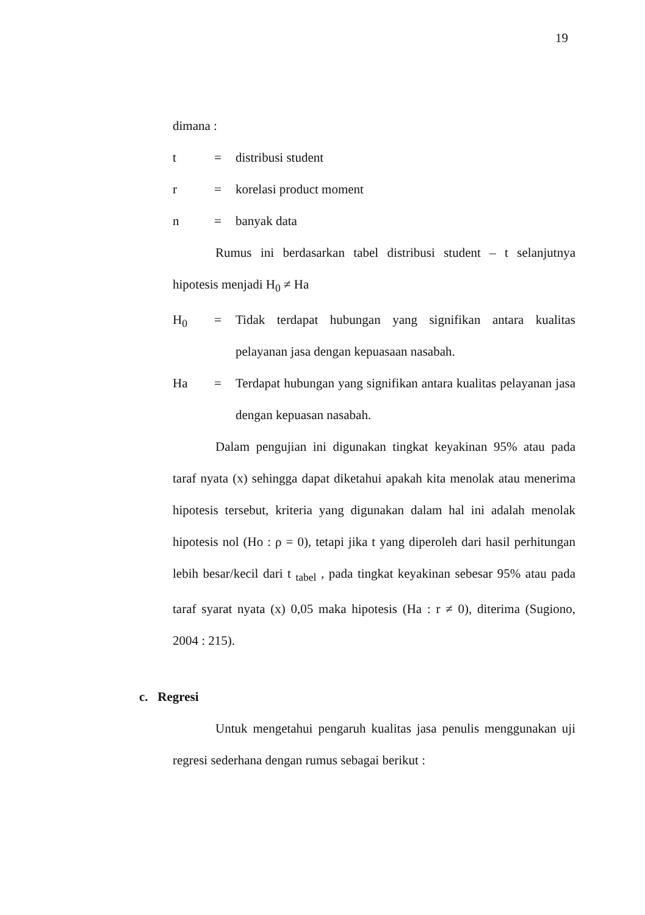19
dimana :
t = distribusi student
r = korelasi product moment
n = banyak data
Rumus ini berdasarkan tabel distribusi student – t selanjutnya hipotesis menjadi H<sub>0</sub> ≠ Ha
H<sub>0</sub> = Tidak terdapat hubungan yang signifikan antara kualitas pelayanan jasa dengan kepuasaan nasabah.
Ha = Terdapat hubungan yang signifikan antara kualitas pelayanan jasa dengan kepuasan nasabah.
Dalam pengujian ini digunakan tingkat keyakinan 95% atau pada taraf nyata (x) sehingga dapat diketahui apakah kita menolak atau menerima hipotesis tersebut, kriteria yang digunakan dalam hal ini adalah menolak hipotesis nol (Ho : ρ = 0), tetapi jika t yang diperoleh dari hasil perhitungan lebih besar/kecil dari t <sub>tabel</sub> , pada tingkat keyakinan sebesar 95% atau pada taraf syarat nyata (x) 0,05 maka hipotesis (Ha : r ≠ 0), diterima (Sugiono, 2004 : 215).
c. Regresi
Untuk mengetahui pengaruh kualitas jasa penulis menggunakan uji regresi sederhana dengan rumus sebagai berikut :